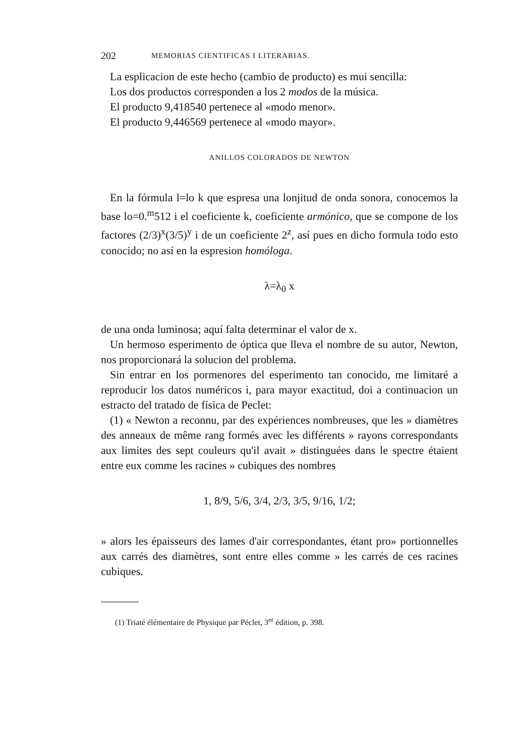202 MEMORIAS CIENTIFICAS I LITERARIAS.
La esplicacion de este hecho (cambio de producto) es mui sencilla:
Los dos productos corresponden a los 2 modos de la música.
El producto 9,418540 pertenece al «modo menor».
El producto 9,446569 pertenece al «modo mayor».
ANILLOS COLORADOS DE NEWTON
En la fórmula l=lo k que espresa una lonjitud de onda sonora, conocemos la base lo=0.<sup>m</sup>512 i el coeficiente k, coeficiente armónico, que se compone de los factores (2/3)<sup>x</sup>(3/5)<sup>y</sup> i de un coeficiente 2<sup>z</sup>, así pues en dicho formula todo esto conocido; no así en la espresion homóloga.
λ=λ<sub>0</sub> x
de una onda luminosa; aquí falta determinar el valor de x.
Un hermoso esperimento de óptica que lleva el nombre de su autor, Newton, nos proporcionará la solucion del problema.
Sin entrar en los pormenores del esperimento tan conocido, me limitaré a reproducir los datos numéricos i, para mayor exactitud, doi a continuacion un estracto del tratado de física de Peclet:
(1) « Newton a reconnu, par des expériences nombreuses, que les » diamètres des anneaux de même rang formés avec les différents » rayons correspondants aux limites des sept couleurs qu'il avait » distinguées dans le spectre étaient entre eux comme les racines » cubiques des nombres
1, 8/9, 5/6, 3/4, 2/3, 3/5, 9/16, 1/2;
» alors les épaisseurs des lames d'air correspondantes, étant pro» portionnelles aux carrés des diamètres, sont entre elles comme » les carrés de ces racines cubiques.
(1) Triaté élémentaire de Physique par Péclet, 3<sup>er</sup> édition, p. 398.